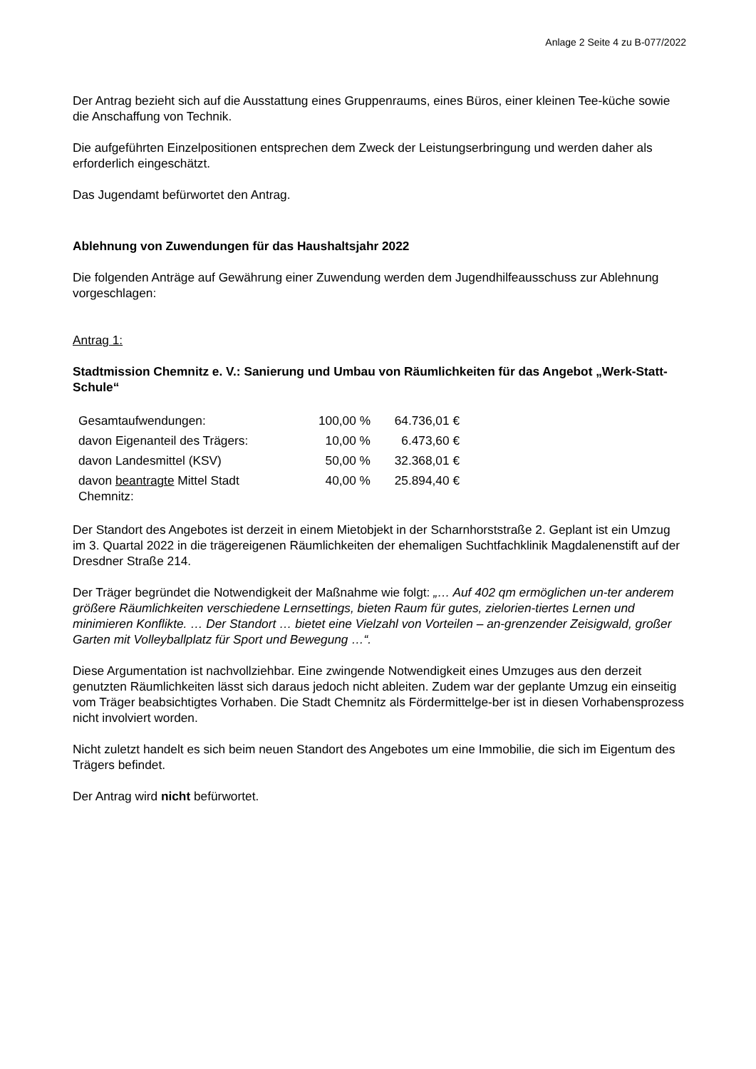Anlage 2 Seite 4 zu B-077/2022
Der Antrag bezieht sich auf die Ausstattung eines Gruppenraums, eines Büros, einer kleinen Tee-küche sowie die Anschaffung von Technik.
Die aufgeführten Einzelpositionen entsprechen dem Zweck der Leistungserbringung und werden daher als erforderlich eingeschätzt.
Das Jugendamt befürwortet den Antrag.
Ablehnung von Zuwendungen für das Haushaltsjahr 2022
Die folgenden Anträge auf Gewährung einer Zuwendung werden dem Jugendhilfeausschuss zur Ablehnung vorgeschlagen:
Antrag 1:
Stadtmission Chemnitz e. V.: Sanierung und Umbau von Räumlichkeiten für das Angebot „Werk-Statt-Schule“
| Gesamtaufwendungen: | 100,00 % | 64.736,01 € |
| davon Eigenanteil des Trägers: | 10,00 % | 6.473,60 € |
| davon Landesmittel (KSV) | 50,00 % | 32.368,01 € |
| davon beantragte Mittel Stadt Chemnitz: | 40,00 % | 25.894,40 € |
Der Standort des Angebotes ist derzeit in einem Mietobjekt in der Scharnhorststraße 2. Geplant ist ein Umzug im 3. Quartal 2022 in die trägereigenen Räumlichkeiten der ehemaligen Suchtfachklinik Magdalenenstift auf der Dresdner Straße 214.
Der Träger begründet die Notwendigkeit der Maßnahme wie folgt: „… Auf 402 qm ermöglichen un-ter anderem größere Räumlichkeiten verschiedene Lernsettings, bieten Raum für gutes, zielorien-tiertes Lernen und minimieren Konflikte. … Der Standort … bietet eine Vielzahl von Vorteilen – an-grenzender Zeisigwald, großer Garten mit Volleyballplatz für Sport und Bewegung …“.
Diese Argumentation ist nachvollziehbar. Eine zwingende Notwendigkeit eines Umzuges aus den derzeit genutzten Räumlichkeiten lässt sich daraus jedoch nicht ableiten. Zudem war der geplante Umzug ein einseitig vom Träger beabsichtigtes Vorhaben. Die Stadt Chemnitz als Fördermittelge-ber ist in diesen Vorhabensprozess nicht involviert worden.
Nicht zuletzt handelt es sich beim neuen Standort des Angebotes um eine Immobilie, die sich im Eigentum des Trägers befindet.
Der Antrag wird nicht befürwortet.